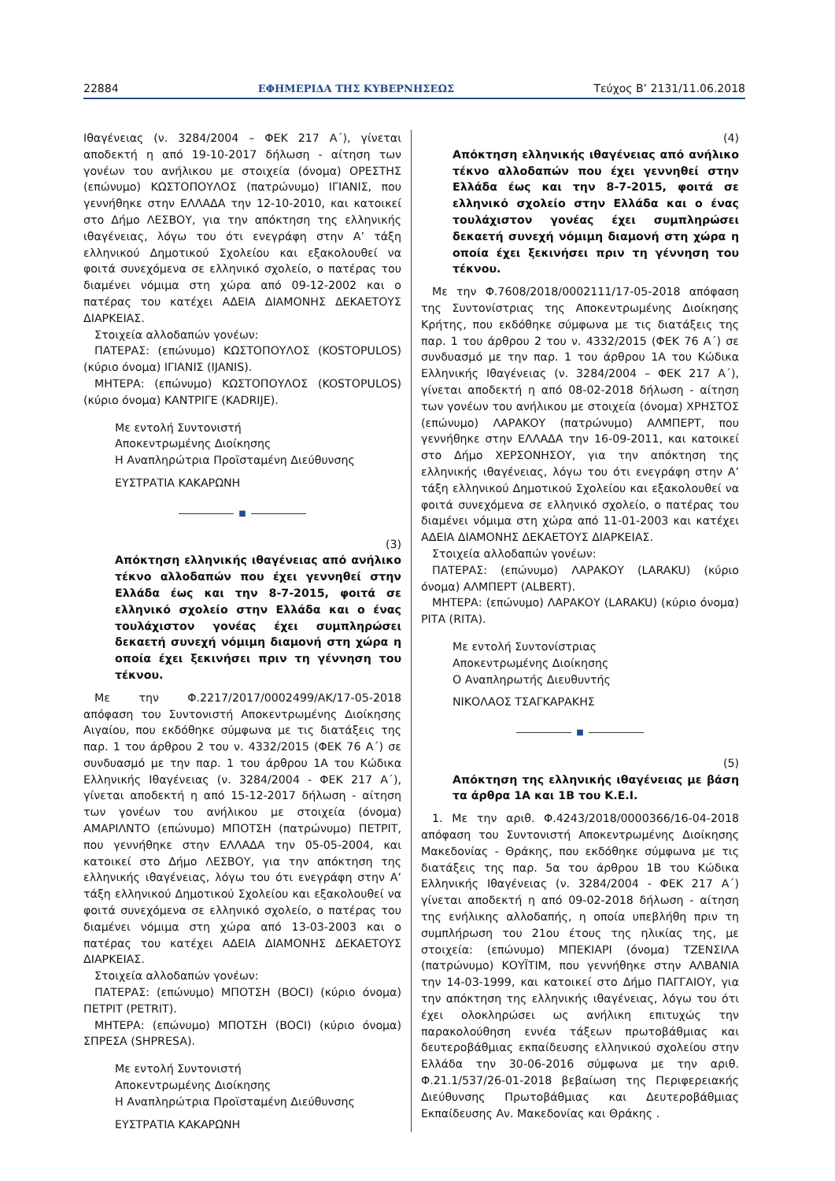22884 ΕΦΗΜΕΡΙΔΑ ΤΗΣ ΚΥΒΕΡΝΗΣΕΩΣ Τεύχος Β’ 2131/11.06.2018
Ιθαγένειας (ν. 3284/2004 – ΦΕΚ 217 Α΄), γίνεται αποδεκτή η από 19-10-2017 δήλωση - αίτηση των γονέων του ανήλικου με στοιχεία (όνομα) ΟΡΕΣΤΗΣ (επώνυμο) ΚΩΣΤΟΠΟΥΛΟΣ (πατρώνυμο) ΙΓΙΑΝΙΣ, που γεννήθηκε στην ΕΛΛΑΔΑ την 12-10-2010, και κατοικεί στο Δήμο ΛΕΣΒΟΥ, για την απόκτηση της ελληνικής ιθαγένειας, λόγω του ότι ενεγράφη στην Α’ τάξη ελληνικού Δημοτικού Σχολείου και εξακολουθεί να φοιτά συνεχόμενα σε ελληνικό σχολείο, ο πατέρας του διαμένει νόμιμα στη χώρα από 09-12-2002 και ο πατέρας του κατέχει ΑΔΕΙΑ ΔΙΑΜΟΝΗΣ ΔΕΚΑΕΤΟΥΣ ΔΙΑΡΚΕΙΑΣ.
Στοιχεία αλλοδαπών γονέων:
ΠΑΤΕΡΑΣ: (επώνυμο) ΚΩΣΤΟΠΟΥΛΟΣ (KOSTOPULOS) (κύριο όνομα) ΙΓΙΑΝΙΣ (IJANIS).
ΜΗΤΕΡΑ: (επώνυμο) ΚΩΣΤΟΠΟΥΛΟΣ (KOSTOPULOS) (κύριο όνομα) ΚΑΝΤΡΙΓΕ (KADRIJE).
Με εντολή Συντονιστή
Αποκεντρωμένης Διοίκησης
Η Αναπληρώτρια Προϊσταμένη Διεύθυνσης
ΕΥΣΤΡΑΤΙΑ ΚΑΚΑΡΩΝΗ
■
(3)
Απόκτηση ελληνικής ιθαγένειας από ανήλικο τέκνο αλλοδαπών που έχει γεννηθεί στην Ελλάδα έως και την 8-7-2015, φοιτά σε ελληνικό σχολείο στην Ελλάδα και ο ένας τουλάχιστον γονέας έχει συμπληρώσει δεκαετή συνεχή νόμιμη διαμονή στη χώρα η οποία έχει ξεκινήσει πριν τη γέννηση του τέκνου.
Με την Φ.2217/2017/0002499/ΑΚ/17-05-2018 απόφαση του Συντονιστή Αποκεντρωμένης Διοίκησης Αιγαίου, που εκδόθηκε σύμφωνα με τις διατάξεις της παρ. 1 του άρθρου 2 του ν. 4332/2015 (ΦΕΚ 76 Α΄) σε συνδυασμό με την παρ. 1 του άρθρου 1Α του Κώδικα Ελληνικής Ιθαγένειας (ν. 3284/2004 - ΦΕΚ 217 Α΄), γίνεται αποδεκτή η από 15-12-2017 δήλωση - αίτηση των γονέων του ανήλικου με στοιχεία (όνομα) ΑΜΑΡΙΛΝΤΟ (επώνυμο) ΜΠΟΤΣΗ (πατρώνυμο) ΠΕΤΡΙΤ, που γεννήθηκε στην ΕΛΛΑΔΑ την 05-05-2004, και κατοικεί στο Δήμο ΛΕΣΒΟΥ, για την απόκτηση της ελληνικής ιθαγένειας, λόγω του ότι ενεγράφη στην Α’ τάξη ελληνικού Δημοτικού Σχολείου και εξακολουθεί να φοιτά συνεχόμενα σε ελληνικό σχολείο, ο πατέρας του διαμένει νόμιμα στη χώρα από 13-03-2003 και ο πατέρας του κατέχει ΑΔΕΙΑ ΔΙΑΜΟΝΗΣ ΔΕΚΑΕΤΟΥΣ ΔΙΑΡΚΕΙΑΣ.
Στοιχεία αλλοδαπών γονέων:
ΠΑΤΕΡΑΣ: (επώνυμο) ΜΠΟΤΣΗ (BOCI) (κύριο όνομα) ΠΕΤΡΙΤ (PETRIT).
ΜΗΤΕΡΑ: (επώνυμο) ΜΠΟΤΣΗ (BOCI) (κύριο όνομα) ΣΠΡΕΣΑ (SHPRESA).
Με εντολή Συντονιστή
Αποκεντρωμένης Διοίκησης
Η Αναπληρώτρια Προϊσταμένη Διεύθυνσης
ΕΥΣΤΡΑΤΙΑ ΚΑΚΑΡΩΝΗ
(4)
Απόκτηση ελληνικής ιθαγένειας από ανήλικο τέκνο αλλοδαπών που έχει γεννηθεί στην Ελλάδα έως και την 8-7-2015, φοιτά σε ελληνικό σχολείο στην Ελλάδα και ο ένας τουλάχιστον γονέας έχει συμπληρώσει δεκαετή συνεχή νόμιμη διαμονή στη χώρα η οποία έχει ξεκινήσει πριν τη γέννηση του τέκνου.
Με την Φ.7608/2018/0002111/17-05-2018 απόφαση της Συντονίστριας της Αποκεντρωμένης Διοίκησης Κρήτης, που εκδόθηκε σύμφωνα με τις διατάξεις της παρ. 1 του άρθρου 2 του ν. 4332/2015 (ΦΕΚ 76 Α΄) σε συνδυασμό με την παρ. 1 του άρθρου 1Α του Κώδικα Ελληνικής Ιθαγένειας (ν. 3284/2004 – ΦΕΚ 217 Α΄), γίνεται αποδεκτή η από 08-02-2018 δήλωση - αίτηση των γονέων του ανήλικου με στοιχεία (όνομα) ΧΡΗΣΤΟΣ (επώνυμο) ΛΑΡΑΚΟΥ (πατρώνυμο) ΑΛΜΠΕΡΤ, που γεννήθηκε στην ΕΛΛΑΔΑ την 16-09-2011, και κατοικεί στο Δήμο ΧΕΡΣΟΝΗΣΟΥ, για την απόκτηση της ελληνικής ιθαγένειας, λόγω του ότι ενεγράφη στην Α’ τάξη ελληνικού Δημοτικού Σχολείου και εξακολουθεί να φοιτά συνεχόμενα σε ελληνικό σχολείο, ο πατέρας του διαμένει νόμιμα στη χώρα από 11-01-2003 και κατέχει ΑΔΕΙΑ ΔΙΑΜΟΝΗΣ ΔΕΚΑΕΤΟΥΣ ΔΙΑΡΚΕΙΑΣ.
Στοιχεία αλλοδαπών γονέων:
ΠΑΤΕΡΑΣ: (επώνυμο) ΛΑΡΑΚΟΥ (LARAKU) (κύριο όνομα) ΑΛΜΠΕΡΤ (ALBERT).
ΜΗΤΕΡΑ: (επώνυμο) ΛΑΡΑΚΟΥ (LARAKU) (κύριο όνομα) ΡΙΤΑ (RITA).
Με εντολή Συντονίστριας
Αποκεντρωμένης Διοίκησης
Ο Αναπληρωτής Διευθυντής
ΝΙΚΟΛΑΟΣ ΤΣΑΓΚΑΡΑΚΗΣ
■
(5)
Απόκτηση της ελληνικής ιθαγένειας με βάση τα άρθρα 1Α και 1Β του Κ.Ε.Ι.
1. Με την αριθ. Φ.4243/2018/0000366/16-04-2018 απόφαση του Συντονιστή Αποκεντρωμένης Διοίκησης Μακεδονίας - Θράκης, που εκδόθηκε σύμφωνα με τις διατάξεις της παρ. 5α του άρθρου 1Β του Κώδικα Ελληνικής Ιθαγένειας (ν. 3284/2004 - ΦΕΚ 217 Α΄) γίνεται αποδεκτή η από 09-02-2018 δήλωση - αίτηση της ενήλικης αλλοδαπής, η οποία υπεβλήθη πριν τη συμπλήρωση του 21ου έτους της ηλικίας της, με στοιχεία: (επώνυμο) ΜΠΕΚΙΑΡΙ (όνομα) ΤΖΕΝΣΙΛΑ (πατρώνυμο) ΚΟΥΪΤΙΜ, που γεννήθηκε στην ΑΛΒΑΝΙΑ την 14-03-1999, και κατοικεί στο Δήμο ΠΑΓΓΑΙΟΥ, για την απόκτηση της ελληνικής ιθαγένειας, λόγω του ότι έχει ολοκληρώσει ως ανήλικη επιτυχώς την παρακολούθηση εννέα τάξεων πρωτοβάθμιας και δευτεροβάθμιας εκπαίδευσης ελληνικού σχολείου στην Ελλάδα την 30-06-2016 σύμφωνα με την αριθ. Φ.21.1/537/26-01-2018 βεβαίωση της Περιφερειακής Διεύθυνσης Πρωτοβάθμιας και Δευτεροβάθμιας Εκπαίδευσης Αν. Μακεδονίας και Θράκης .